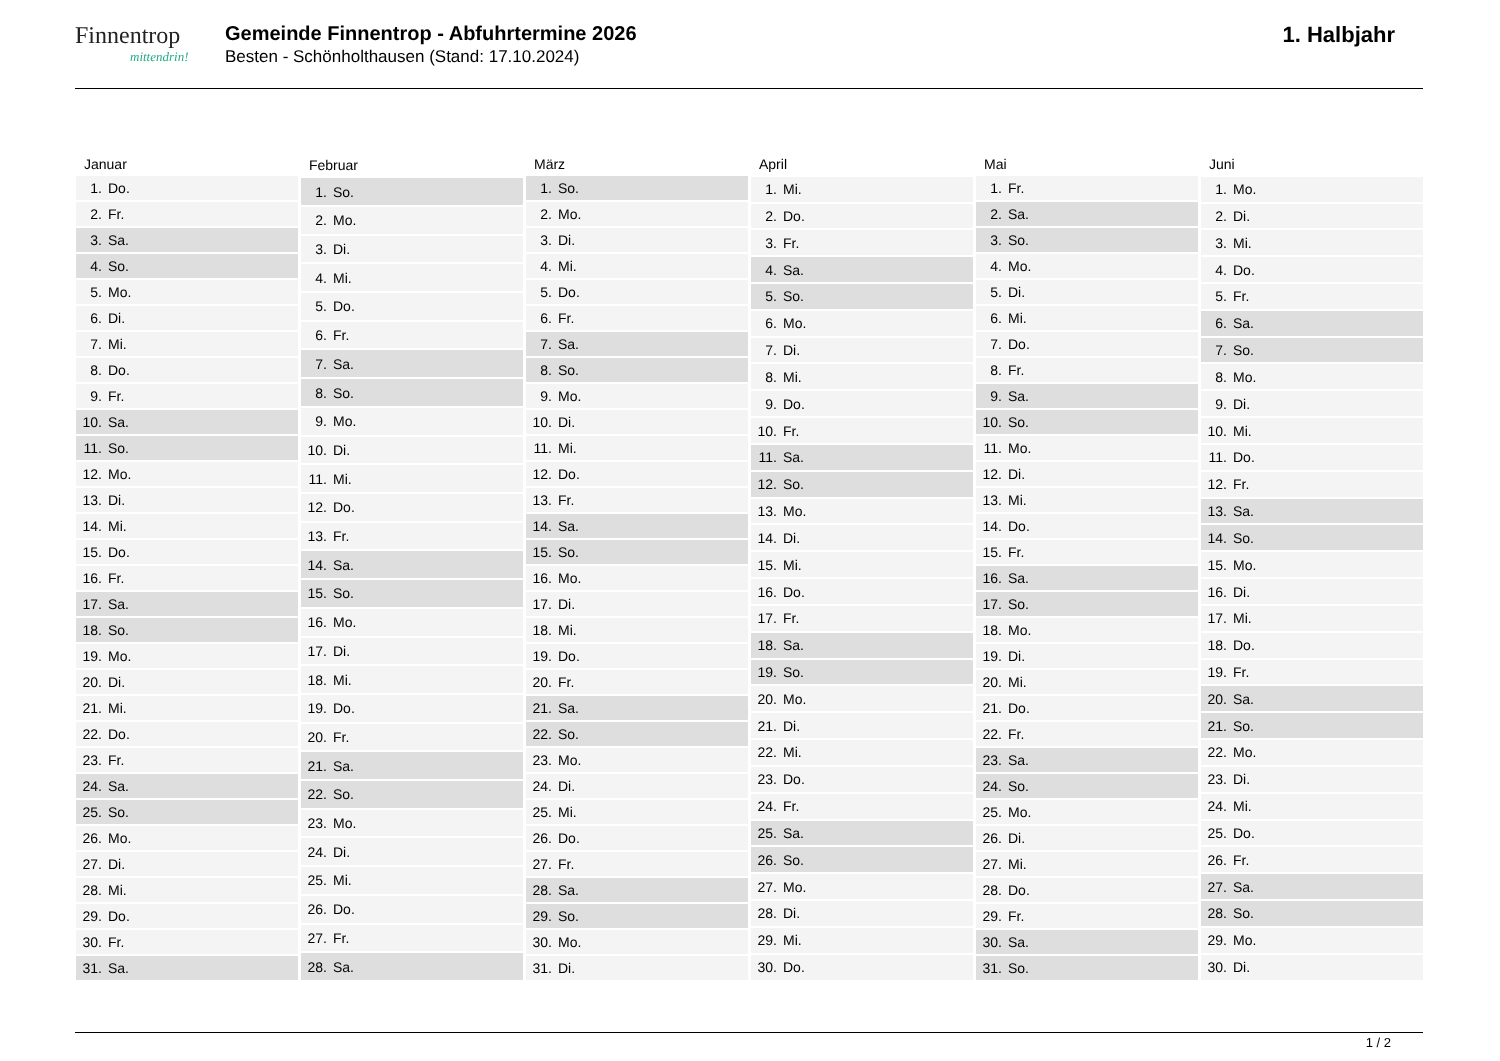Finnentrop
mittendrin!
Gemeinde Finnentrop - Abfuhrtermine 2026
Besten - Schönholthausen (Stand: 17.10.2024)
1. Halbjahr
| Januar | |
| --- | --- |
| 1. | Do. |
| 2. | Fr. |
| 3. | Sa. |
| 4. | So. |
| 5. | Mo. |
| 6. | Di. |
| 7. | Mi. |
| 8. | Do. |
| 9. | Fr. |
| 10. | Sa. |
| 11. | So. |
| 12. | Mo. |
| 13. | Di. |
| 14. | Mi. |
| 15. | Do. |
| 16. | Fr. |
| 17. | Sa. |
| 18. | So. |
| 19. | Mo. |
| 20. | Di. |
| 21. | Mi. |
| 22. | Do. |
| 23. | Fr. |
| 24. | Sa. |
| 25. | So. |
| 26. | Mo. |
| 27. | Di. |
| 28. | Mi. |
| 29. | Do. |
| 30. | Fr. |
| 31. | Sa. |
| Februar | |
| --- | --- |
| 1. | So. |
| 2. | Mo. |
| 3. | Di. |
| 4. | Mi. |
| 5. | Do. |
| 6. | Fr. |
| 7. | Sa. |
| 8. | So. |
| 9. | Mo. |
| 10. | Di. |
| 11. | Mi. |
| 12. | Do. |
| 13. | Fr. |
| 14. | Sa. |
| 15. | So. |
| 16. | Mo. |
| 17. | Di. |
| 18. | Mi. |
| 19. | Do. |
| 20. | Fr. |
| 21. | Sa. |
| 22. | So. |
| 23. | Mo. |
| 24. | Di. |
| 25. | Mi. |
| 26. | Do. |
| 27. | Fr. |
| 28. | Sa. |
| März | |
| --- | --- |
| 1. | So. |
| 2. | Mo. |
| 3. | Di. |
| 4. | Mi. |
| 5. | Do. |
| 6. | Fr. |
| 7. | Sa. |
| 8. | So. |
| 9. | Mo. |
| 10. | Di. |
| 11. | Mi. |
| 12. | Do. |
| 13. | Fr. |
| 14. | Sa. |
| 15. | So. |
| 16. | Mo. |
| 17. | Di. |
| 18. | Mi. |
| 19. | Do. |
| 20. | Fr. |
| 21. | Sa. |
| 22. | So. |
| 23. | Mo. |
| 24. | Di. |
| 25. | Mi. |
| 26. | Do. |
| 27. | Fr. |
| 28. | Sa. |
| 29. | So. |
| 30. | Mo. |
| 31. | Di. |
| April | |
| --- | --- |
| 1. | Mi. |
| 2. | Do. |
| 3. | Fr. |
| 4. | Sa. |
| 5. | So. |
| 6. | Mo. |
| 7. | Di. |
| 8. | Mi. |
| 9. | Do. |
| 10. | Fr. |
| 11. | Sa. |
| 12. | So. |
| 13. | Mo. |
| 14. | Di. |
| 15. | Mi. |
| 16. | Do. |
| 17. | Fr. |
| 18. | Sa. |
| 19. | So. |
| 20. | Mo. |
| 21. | Di. |
| 22. | Mi. |
| 23. | Do. |
| 24. | Fr. |
| 25. | Sa. |
| 26. | So. |
| 27. | Mo. |
| 28. | Di. |
| 29. | Mi. |
| 30. | Do. |
| Mai | |
| --- | --- |
| 1. | Fr. |
| 2. | Sa. |
| 3. | So. |
| 4. | Mo. |
| 5. | Di. |
| 6. | Mi. |
| 7. | Do. |
| 8. | Fr. |
| 9. | Sa. |
| 10. | So. |
| 11. | Mo. |
| 12. | Di. |
| 13. | Mi. |
| 14. | Do. |
| 15. | Fr. |
| 16. | Sa. |
| 17. | So. |
| 18. | Mo. |
| 19. | Di. |
| 20. | Mi. |
| 21. | Do. |
| 22. | Fr. |
| 23. | Sa. |
| 24. | So. |
| 25. | Mo. |
| 26. | Di. |
| 27. | Mi. |
| 28. | Do. |
| 29. | Fr. |
| 30. | Sa. |
| 31. | So. |
| Juni | |
| --- | --- |
| 1. | Mo. |
| 2. | Di. |
| 3. | Mi. |
| 4. | Do. |
| 5. | Fr. |
| 6. | Sa. |
| 7. | So. |
| 8. | Mo. |
| 9. | Di. |
| 10. | Mi. |
| 11. | Do. |
| 12. | Fr. |
| 13. | Sa. |
| 14. | So. |
| 15. | Mo. |
| 16. | Di. |
| 17. | Mi. |
| 18. | Do. |
| 19. | Fr. |
| 20. | Sa. |
| 21. | So. |
| 22. | Mo. |
| 23. | Di. |
| 24. | Mi. |
| 25. | Do. |
| 26. | Fr. |
| 27. | Sa. |
| 28. | So. |
| 29. | Mo. |
| 30. | Di. |
1 / 2